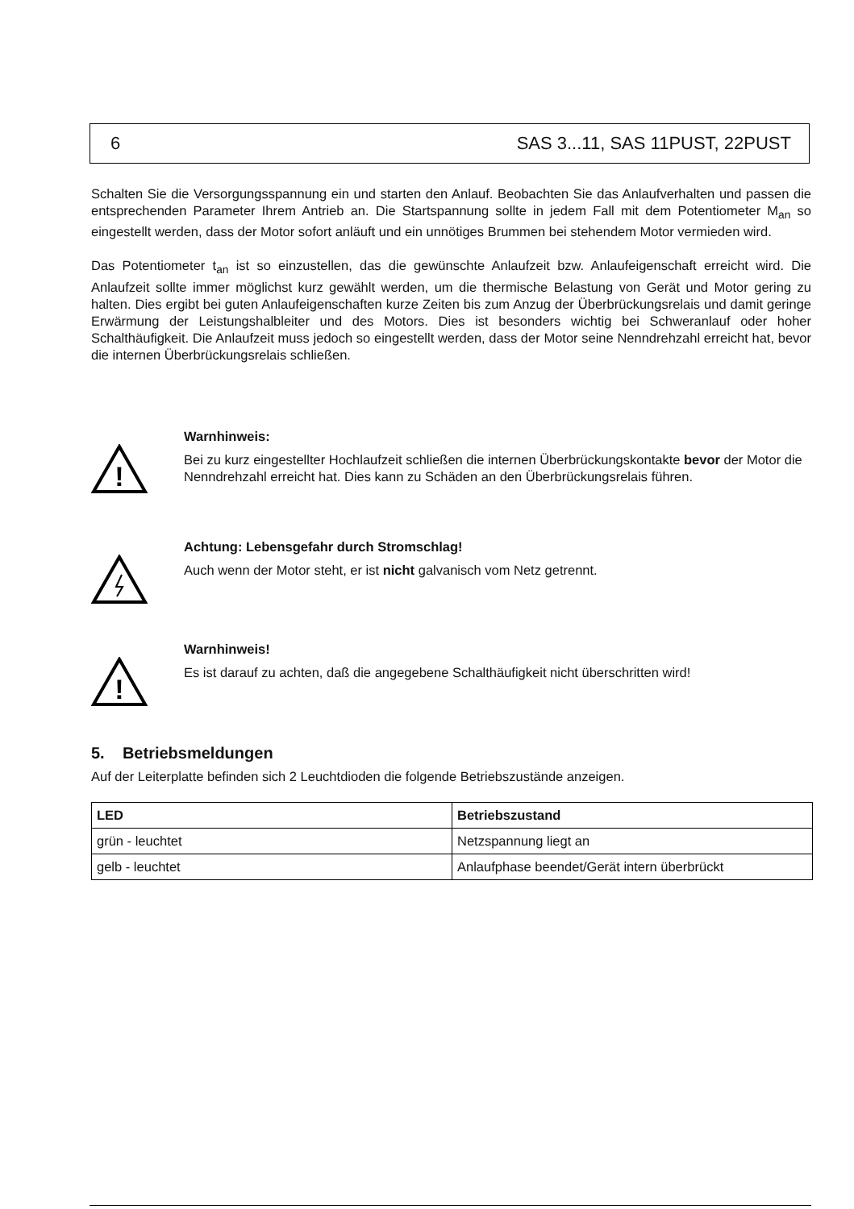6 SAS 3...11, SAS 11PUST, 22PUST
Schalten Sie die Versorgungsspannung ein und starten den Anlauf. Beobachten Sie das Anlaufverhalten und passen die entsprechenden Parameter Ihrem Antrieb an. Die Startspannung sollte in jedem Fall mit dem Potentiometer M<sub>an</sub> so eingestellt werden, dass der Motor sofort anläuft und ein unnötiges Brummen bei stehendem Motor vermieden wird.
Das Potentiometer t<sub>an</sub> ist so einzustellen, das die gewünschte Anlaufzeit bzw. Anlaufeigenschaft erreicht wird. Die Anlaufzeit sollte immer möglichst kurz gewählt werden, um die thermische Belastung von Gerät und Motor gering zu halten. Dies ergibt bei guten Anlaufeigenschaften kurze Zeiten bis zum Anzug der Überbrückungsrelais und damit geringe Erwärmung der Leistungshalbleiter und des Motors. Dies ist besonders wichtig bei Schweranlauf oder hoher Schalthäufigkeit. Die Anlaufzeit muss jedoch so eingestellt werden, dass der Motor seine Nenndrehzahl erreicht hat, bevor die internen Überbrückungsrelais schließen.
!
Warnhinweis:
Bei zu kurz eingestellter Hochlaufzeit schließen die internen Überbrückungskontakte bevor der Motor die Nenndrehzahl erreicht hat. Dies kann zu Schäden an den Überbrückungsrelais führen.
Achtung: Lebensgefahr durch Stromschlag!
Auch wenn der Motor steht, er ist nicht galvanisch vom Netz getrennt.
!
Warnhinweis!
Es ist darauf zu achten, daß die angegebene Schalthäufigkeit nicht überschritten wird!
5. Betriebsmeldungen
Auf der Leiterplatte befinden sich 2 Leuchtdioden die folgende Betriebszustände anzeigen.
| LED | Betriebszustand |
| --- | --- |
| grün - leuchtet | Netzspannung liegt an |
| gelb - leuchtet | Anlaufphase beendet/Gerät intern überbrückt |